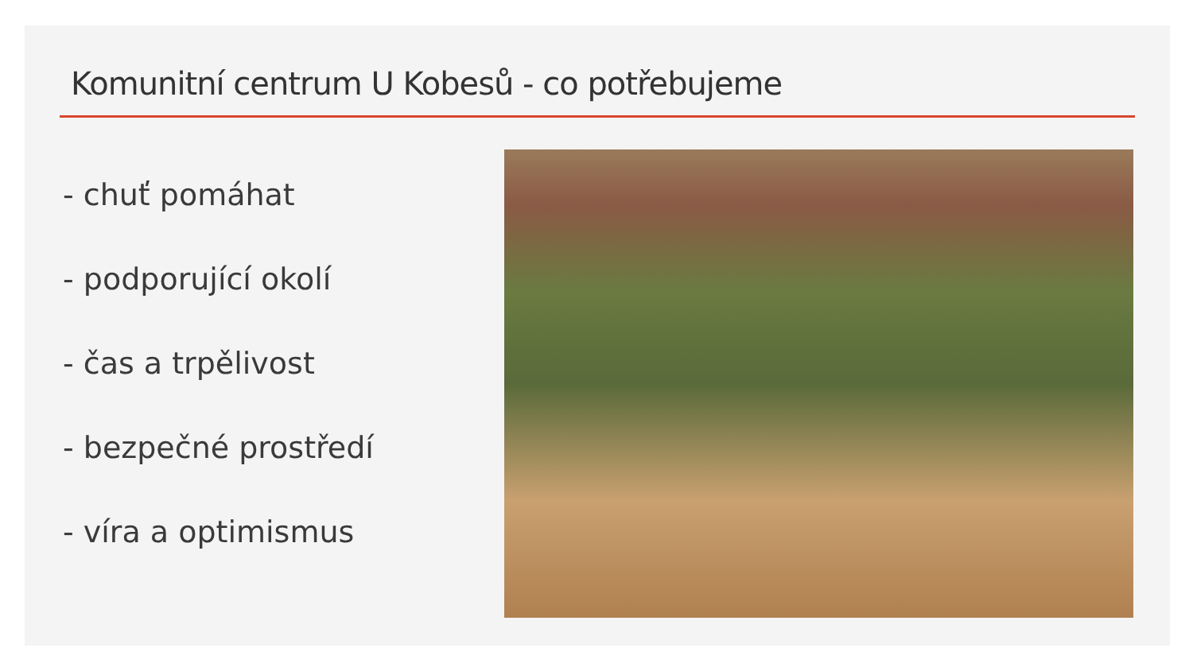Komunitní centrum U Kobesů - co potřebujeme
- chuť pomáhat
- podporující okolí
- čas a trpělivost
- bezpečné prostředí
- víra a optimismus